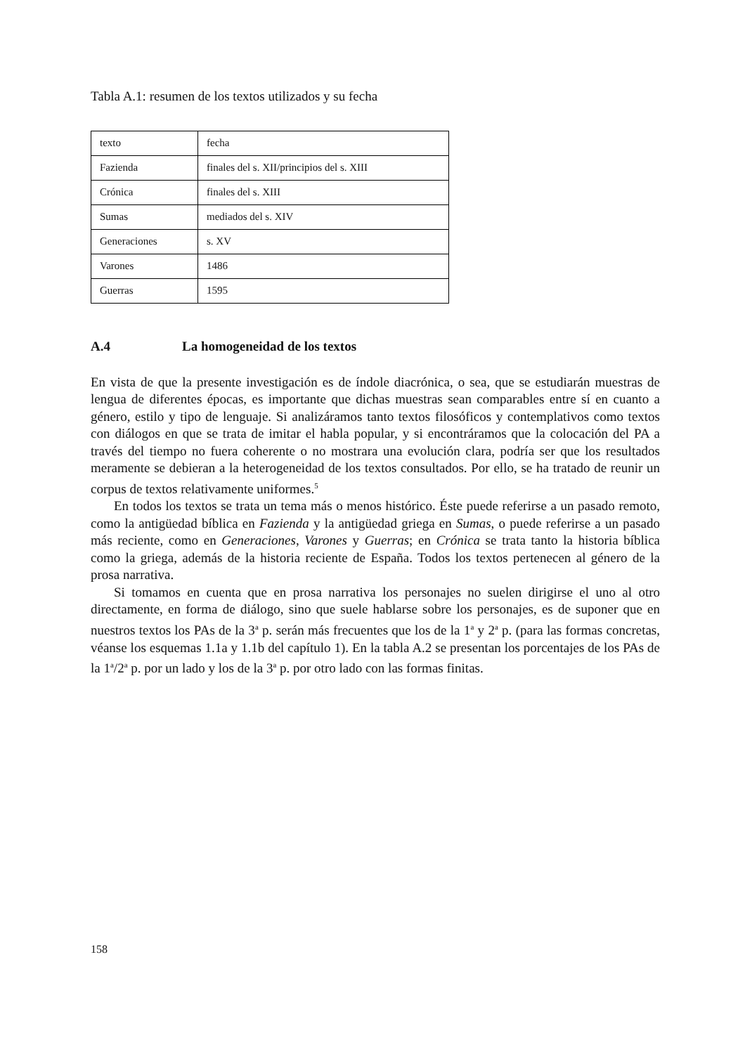Tabla A.1: resumen de los textos utilizados y su fecha
| texto | fecha |
| Fazienda | finales del s. XII/principios del s. XIII |
| Crónica | finales del s. XIII |
| Sumas | mediados del s. XIV |
| Generaciones | s. XV |
| Varones | 1486 |
| Guerras | 1595 |
A.4 La homogeneidad de los textos
En vista de que la presente investigación es de índole diacrónica, o sea, que se estudiarán muestras de lengua de diferentes épocas, es importante que dichas muestras sean comparables entre sí en cuanto a género, estilo y tipo de lenguaje. Si analizáramos tanto textos filosóficos y contemplativos como textos con diálogos en que se trata de imitar el habla popular, y si encontráramos que la colocación del PA a través del tiempo no fuera coherente o no mostrara una evolución clara, podría ser que los resultados meramente se debieran a la heterogeneidad de los textos consultados. Por ello, se ha tratado de reunir un corpus de textos relativamente uniformes.<sup>5</sup>
En todos los textos se trata un tema más o menos histórico. Éste puede referirse a un pasado remoto, como la antigüedad bíblica en Fazienda y la antigüedad griega en Sumas, o puede referirse a un pasado más reciente, como en Generaciones, Varones y Guerras; en Crónica se trata tanto la historia bíblica como la griega, además de la historia reciente de España. Todos los textos pertenecen al género de la prosa narrativa.
Si tomamos en cuenta que en prosa narrativa los personajes no suelen dirigirse el uno al otro directamente, en forma de diálogo, sino que suele hablarse sobre los personajes, es de suponer que en nuestros textos los PAs de la 3<sup>a</sup> p. serán más frecuentes que los de la 1<sup>a</sup> y 2<sup>a</sup> p. (para las formas concretas, véanse los esquemas 1.1a y 1.1b del capítulo 1). En la tabla A.2 se presentan los porcentajes de los PAs de la 1<sup>a</sup>/2<sup>a</sup> p. por un lado y los de la 3<sup>a</sup> p. por otro lado con las formas finitas.
158